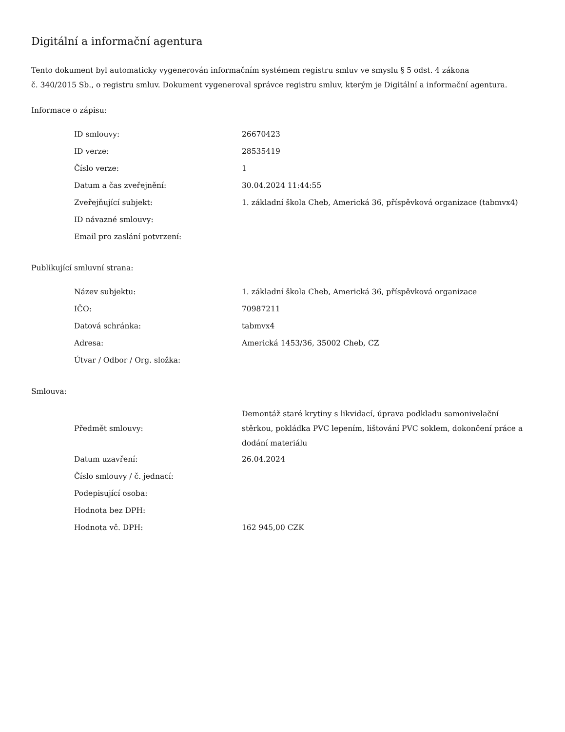Digitální a informační agentura
Tento dokument byl automaticky vygenerován informačním systémem registru smluv ve smyslu § 5 odst. 4 zákona
č. 340/2015 Sb., o registru smluv. Dokument vygeneroval správce registru smluv, kterým je Digitální a informační agentura.
Informace o zápisu:
| ID smlouvy: | 26670423 |
| ID verze: | 28535419 |
| Číslo verze: | 1 |
| Datum a čas zveřejnění: | 30.04.2024 11:44:55 |
| Zveřejňující subjekt: | 1. základní škola Cheb, Americká 36, příspěvková organizace (tabmvx4) |
| ID návazné smlouvy: | |
| Email pro zaslání potvrzení: | |
Publikující smluvní strana:
| Název subjektu: | 1. základní škola Cheb, Americká 36, příspěvková organizace |
| IČO: | 70987211 |
| Datová schránka: | tabmvx4 |
| Adresa: | Americká 1453/36, 35002 Cheb, CZ |
| Útvar / Odbor / Org. složka: | |
Smlouva:
| Předmět smlouvy: | Demontáž staré krytiny s likvidací, úprava podkladu samonivelační stěrkou, pokládka PVC lepením, lištování PVC soklem, dokončení práce a dodání materiálu |
| Datum uzavření: | 26.04.2024 |
| Číslo smlouvy / č. jednací: | |
| Podepisující osoba: | |
| Hodnota bez DPH: | |
| Hodnota vč. DPH: | 162 945,00 CZK |